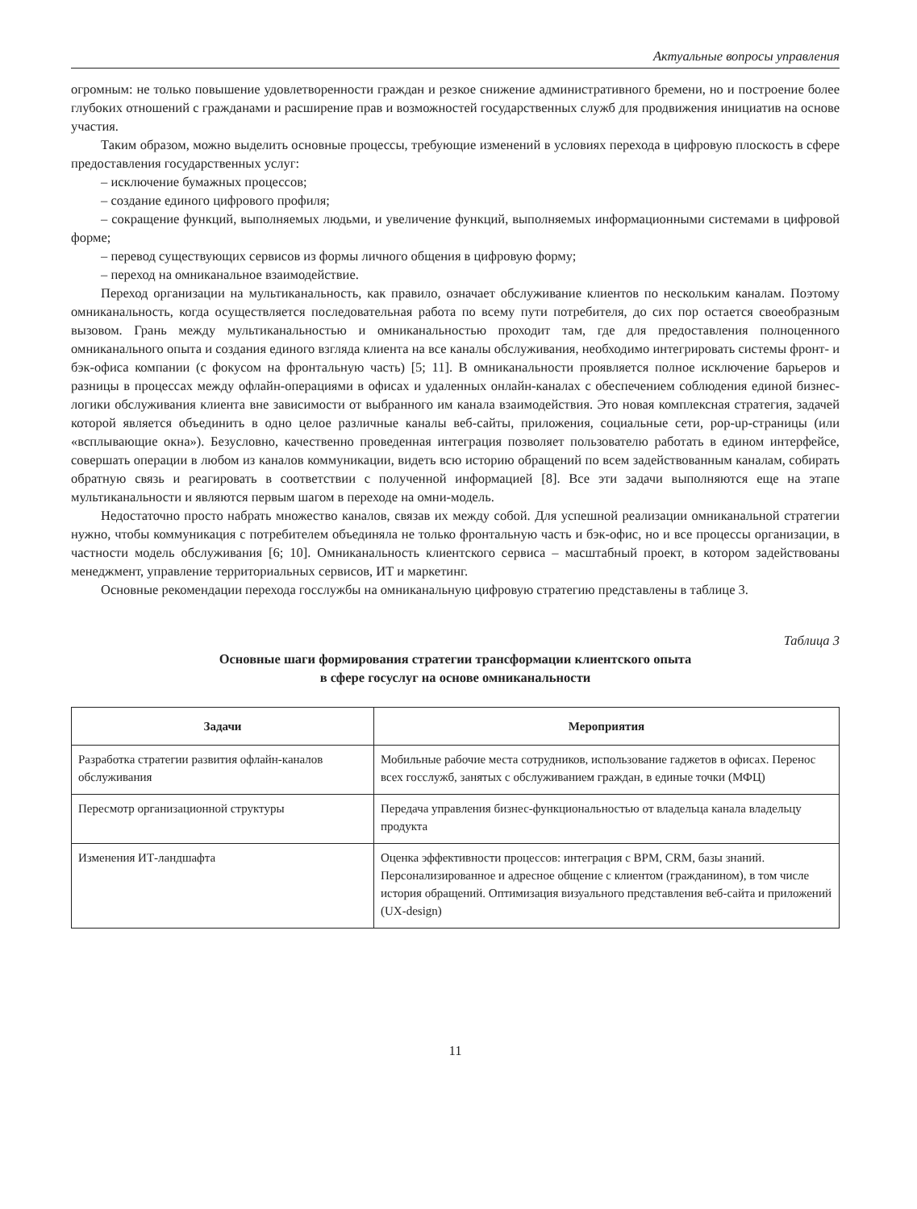Актуальные вопросы управления
огромным: не только повышение удовлетворенности граждан и резкое снижение административного бремени, но и построение более глубоких отношений с гражданами и расширение прав и возможностей государственных служб для продвижения инициатив на основе участия.
Таким образом, можно выделить основные процессы, требующие изменений в условиях перехода в цифровую плоскость в сфере предоставления государственных услуг:
– исключение бумажных процессов;
– создание единого цифрового профиля;
– сокращение функций, выполняемых людьми, и увеличение функций, выполняемых информационными системами в цифровой форме;
– перевод существующих сервисов из формы личного общения в цифровую форму;
– переход на омниканальное взаимодействие.
Переход организации на мультиканальность, как правило, означает обслуживание клиентов по нескольким каналам. Поэтому омниканальность, когда осуществляется последовательная работа по всему пути потребителя, до сих пор остается своеобразным вызовом. Грань между мультиканальностью и омниканальностью проходит там, где для предоставления полноценного омниканального опыта и создания единого взгляда клиента на все каналы обслуживания, необходимо интегрировать системы фронт- и бэк-офиса компании (с фокусом на фронтальную часть) [5; 11]. В омниканальности проявляется полное исключение барьеров и разницы в процессах между офлайн-операциями в офисах и удаленных онлайн-каналах с обеспечением соблюдения единой бизнес-логики обслуживания клиента вне зависимости от выбранного им канала взаимодействия. Это новая комплексная стратегия, задачей которой является объединить в одно целое различные каналы веб-сайты, приложения, социальные сети, pop-up-страницы (или «всплывающие окна»). Безусловно, качественно проведенная интеграция позволяет пользователю работать в едином интерфейсе, совершать операции в любом из каналов коммуникации, видеть всю историю обращений по всем задействованным каналам, собирать обратную связь и реагировать в соответствии с полученной информацией [8]. Все эти задачи выполняются еще на этапе мультиканальности и являются первым шагом в переходе на омни-модель.
Недостаточно просто набрать множество каналов, связав их между собой. Для успешной реализации омниканальной стратегии нужно, чтобы коммуникация с потребителем объединяла не только фронтальную часть и бэк-офис, но и все процессы организации, в частности модель обслуживания [6; 10]. Омниканальность клиентского сервиса – масштабный проект, в котором задействованы менеджмент, управление территориальных сервисов, ИТ и маркетинг.
Основные рекомендации перехода госслужбы на омниканальную цифровую стратегию представлены в таблице 3.
Таблица 3
Основные шаги формирования стратегии трансформации клиентского опыта
в сфере госуслуг на основе омниканальности
| Задачи | Мероприятия |
| --- | --- |
| Разработка стратегии развития офлайн-каналов обслуживания | Мобильные рабочие места сотрудников, использование гаджетов в офисах. Перенос всех госслужб, занятых с обслуживанием граждан, в единые точки (МФЦ) |
| Пересмотр организационной структуры | Передача управления бизнес-функциональностью от владельца канала владельцу продукта |
| Изменения ИТ-ландшафта | Оценка эффективности процессов: интеграция с BPM, CRM, базы знаний. Персонализированное и адресное общение с клиентом (гражданином), в том числе история обращений. Оптимизация визуального представления веб-сайта и приложений (UX-design) |
11